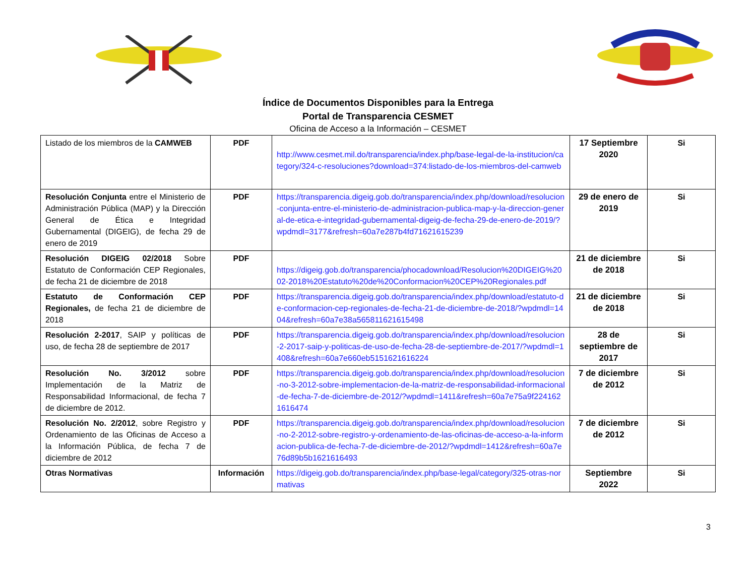Índice de Documentos Disponibles para la Entrega
Portal de Transparencia CESMET
Oficina de Acceso a la Información – CESMET
| Listado de los miembros de la CAMWEB | PDF | http://www.cesmet.mil.do/transparencia/index.php/base-legal-de-la-institucion/category/324-c-resoluciones?download=374:listado-de-los-miembros-del-camweb | 17 Septiembre 2020 | Si |
| Resolución Conjunta entre el Ministerio de Administración Pública (MAP) y la Dirección General de Ética e Integridad Gubernamental (DIGEIG), de fecha 29 de enero de 2019 | PDF | https://transparencia.digeig.gob.do/transparencia/index.php/download/resolucion-conjunta-entre-el-ministerio-de-administracion-publica-map-y-la-direccion-general-de-etica-e-integridad-gubernamental-digeig-de-fecha-29-de-enero-de-2019/?wpdmdl=3177&refresh=60a7e287b4fd71621615239 | 29 de enero de 2019 | Si |
| Resolución DIGEIG 02/2018 Sobre Estatuto de Conformación CEP Regionales, de fecha 21 de diciembre de 2018 | PDF | https://digeig.gob.do/transparencia/phocadownload/Resolucion%20DIGEIG%2002-2018%20Estatuto%20de%20Conformacion%20CEP%20Regionales.pdf | 21 de diciembre de 2018 | Si |
| Estatuto de Conformación CEP Regionales, de fecha 21 de diciembre de 2018 | PDF | https://transparencia.digeig.gob.do/transparencia/index.php/download/estatuto-de-conformacion-cep-regionales-de-fecha-21-de-diciembre-de-2018/?wpdmdl=1404&refresh=60a7e38a565811621615498 | 21 de diciembre de 2018 | Si |
| Resolución 2-2017 , SAIP y políticas de uso, de fecha 28 de septiembre de 2017 | PDF | https://transparencia.digeig.gob.do/transparencia/index.php/download/resolucion-2-2017-saip-y-politicas-de-uso-de-fecha-28-de-septiembre-de-2017/?wpdmdl=1408&refresh=60a7e660eb5151621616224 | 28 de septiembre de 2017 | Si |
| Resolución No. 3/2012 sobre Implementación de la Matriz de Responsabilidad Informacional, de fecha 7 de diciembre de 2012. | PDF | https://transparencia.digeig.gob.do/transparencia/index.php/download/resolucion-no-3-2012-sobre-implementacion-de-la-matriz-de-responsabilidad-informacional-de-fecha-7-de-diciembre-de-2012/?wpdmdl=1411&refresh=60a7e75a9f2241621616474 | 7 de diciembre de 2012 | Si |
| Resolución No. 2/2012 , sobre Registro y Ordenamiento de las Oficinas de Acceso a la Información Pública, de fecha 7 de diciembre de 2012 | PDF | https://transparencia.digeig.gob.do/transparencia/index.php/download/resolucion-no-2-2012-sobre-registro-y-ordenamiento-de-las-oficinas-de-acceso-a-la-informacion-publica-de-fecha-7-de-diciembre-de-2012/?wpdmdl=1412&refresh=60a7e76d89b5b1621616493 | 7 de diciembre de 2012 | Si |
| Otras Normativas | Información | https://digeig.gob.do/transparencia/index.php/base-legal/category/325-otras-normativas | Septiembre 2022 | Si |
3